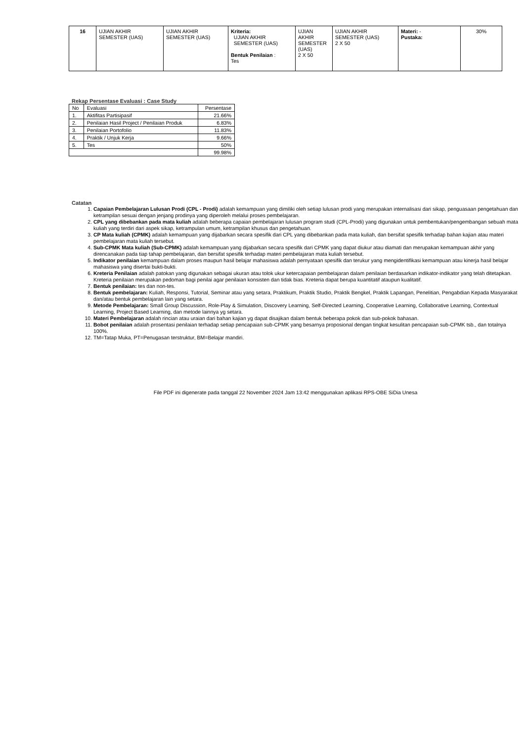| 16 | UJIAN AKHIR SEMESTER (UAS) | UJIAN AKHIR SEMESTER (UAS) | Kriteria: UJIAN AKHIR SEMESTER (UAS) Bentuk Penilaian : Tes | UJIAN AKHIR SEMESTER (UAS) 2 X 50 | UJIAN AKHIR SEMESTER (UAS) 2 X 50 | Materi: - Pustaka: | 30% |
Rekap Persentase Evaluasi : Case Study
| No | Evaluasi | Persentase |
| 1. | Aktifitas Partisipasif | 21.66% |
| 2. | Penilaian Hasil Project / Penilaian Produk | 6.83% |
| 3. | Penilaian Portofolio | 11.83% |
| 4. | Praktik / Unjuk Kerja | 9.66% |
| 5. | Tes | 50% |
| | | 99.98% |
Catatan
1. Capaian Pembelajaran Lulusan Prodi (CPL - Prodi) adalah kemampuan yang dimiliki oleh setiap lulusan prodi yang merupakan internalisasi dari sikap, penguasaan pengetahuan dan ketrampilan sesuai dengan jenjang prodinya yang diperoleh melalui proses pembelajaran.
2. CPL yang dibebankan pada mata kuliah adalah beberapa capaian pembelajaran lulusan program studi (CPL-Prodi) yang digunakan untuk pembentukan/pengembangan sebuah mata kuliah yang terdiri dari aspek sikap, ketrampulan umum, ketrampilan khusus dan pengetahuan.
3. CP Mata kuliah (CPMK) adalah kemampuan yang dijabarkan secara spesifik dari CPL yang dibebankan pada mata kuliah, dan bersifat spesifik terhadap bahan kajian atau materi pembelajaran mata kuliah tersebut.
4. Sub-CPMK Mata kuliah (Sub-CPMK) adalah kemampuan yang dijabarkan secara spesifik dari CPMK yang dapat diukur atau diamati dan merupakan kemampuan akhir yang direncanakan pada tiap tahap pembelajaran, dan bersifat spesifik terhadap materi pembelajaran mata kuliah tersebut.
5. Indikator penilaian kemampuan dalam proses maupun hasil belajar mahasiswa adalah pernyataan spesifik dan terukur yang mengidentifikasi kemampuan atau kinerja hasil belajar mahasiswa yang disertai bukti-bukti.
6. Kreteria Penilaian adalah patokan yang digunakan sebagai ukuran atau tolok ukur ketercapaian pembelajaran dalam penilaian berdasarkan indikator-indikator yang telah ditetapkan. Kreteria penilaian merupakan pedoman bagi penilai agar penilaian konsisten dan tidak bias. Kreteria dapat berupa kuantitatif ataupun kualitatif.
7. Bentuk penilaian: tes dan non-tes.
8. Bentuk pembelajaran: Kuliah, Responsi, Tutorial, Seminar atau yang setara, Praktikum, Praktik Studio, Praktik Bengkel, Praktik Lapangan, Penelitian, Pengabdian Kepada Masyarakat dan/atau bentuk pembelajaran lain yang setara.
9. Metode Pembelajaran: Small Group Discussion, Role-Play & Simulation, Discovery Learning, Self-Directed Learning, Cooperative Learning, Collaborative Learning, Contextual Learning, Project Based Learning, dan metode lainnya yg setara.
10. Materi Pembelajaran adalah rincian atau uraian dari bahan kajian yg dapat disajikan dalam bentuk beberapa pokok dan sub-pokok bahasan.
11. Bobot penilaian adalah prosentasi penilaian terhadap setiap pencapaian sub-CPMK yang besarnya proposional dengan tingkat kesulitan pencapaian sub-CPMK tsb., dan totalnya 100%.
12. TM=Tatap Muka, PT=Penugasan terstruktur, BM=Belajar mandiri.
File PDF ini digenerate pada tanggal 22 November 2024 Jam 13:42 menggunakan aplikasi RPS-OBE SiDia Unesa